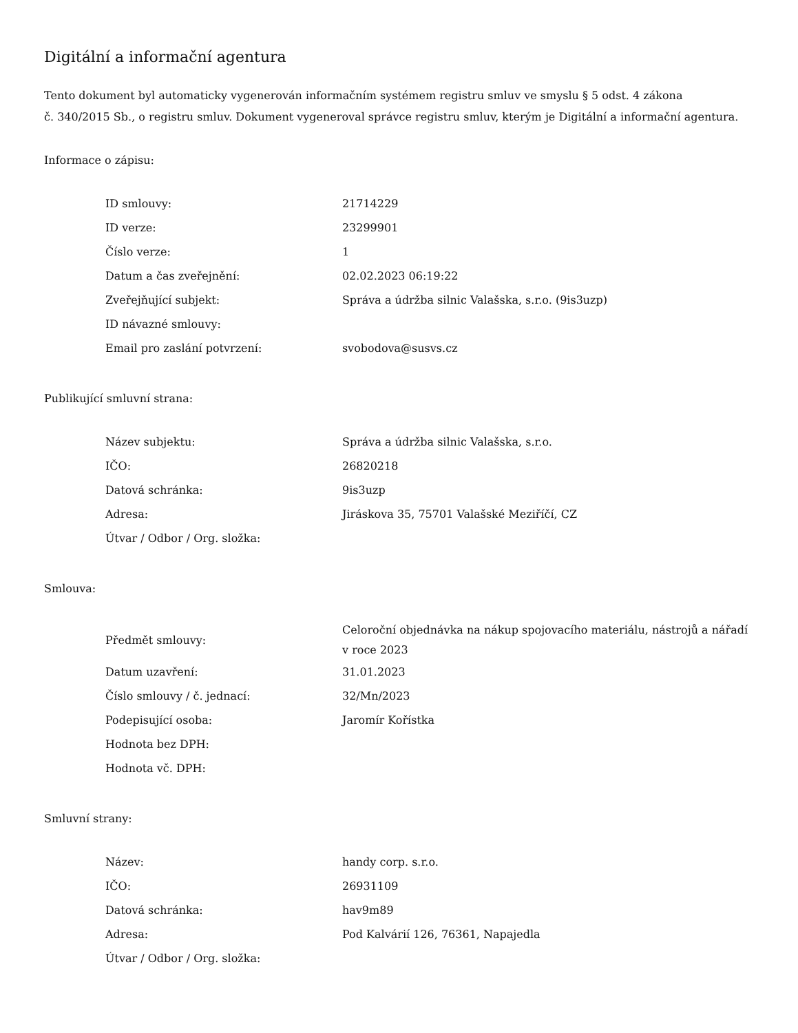Digitální a informační agentura
Tento dokument byl automaticky vygenerován informačním systémem registru smluv ve smyslu § 5 odst. 4 zákona
č. 340/2015 Sb., o registru smluv. Dokument vygeneroval správce registru smluv, kterým je Digitální a informační agentura.
Informace o zápisu:
| ID smlouvy: | 21714229 |
| ID verze: | 23299901 |
| Číslo verze: | 1 |
| Datum a čas zveřejnění: | 02.02.2023 06:19:22 |
| Zveřejňující subjekt: | Správa a údržba silnic Valašska, s.r.o. (9is3uzp) |
| ID návazné smlouvy: | |
| Email pro zaslání potvrzení: | svobodova@susvs.cz |
Publikující smluvní strana:
| Název subjektu: | Správa a údržba silnic Valašska, s.r.o. |
| IČO: | 26820218 |
| Datová schránka: | 9is3uzp |
| Adresa: | Jiráskova 35, 75701 Valašské Meziříčí, CZ |
| Útvar / Odbor / Org. složka: | |
Smlouva:
| Předmět smlouvy: | Celoroční objednávka na nákup spojovacího materiálu, nástrojů a nářadí v roce 2023 |
| Datum uzavření: | 31.01.2023 |
| Číslo smlouvy / č. jednací: | 32/Mn/2023 |
| Podepisující osoba: | Jaromír Kořístka |
| Hodnota bez DPH: | |
| Hodnota vč. DPH: | |
Smluvní strany:
| Název: | handy corp. s.r.o. |
| IČO: | 26931109 |
| Datová schránka: | hav9m89 |
| Adresa: | Pod Kalvárií 126, 76361, Napajedla |
| Útvar / Odbor / Org. složka: | |